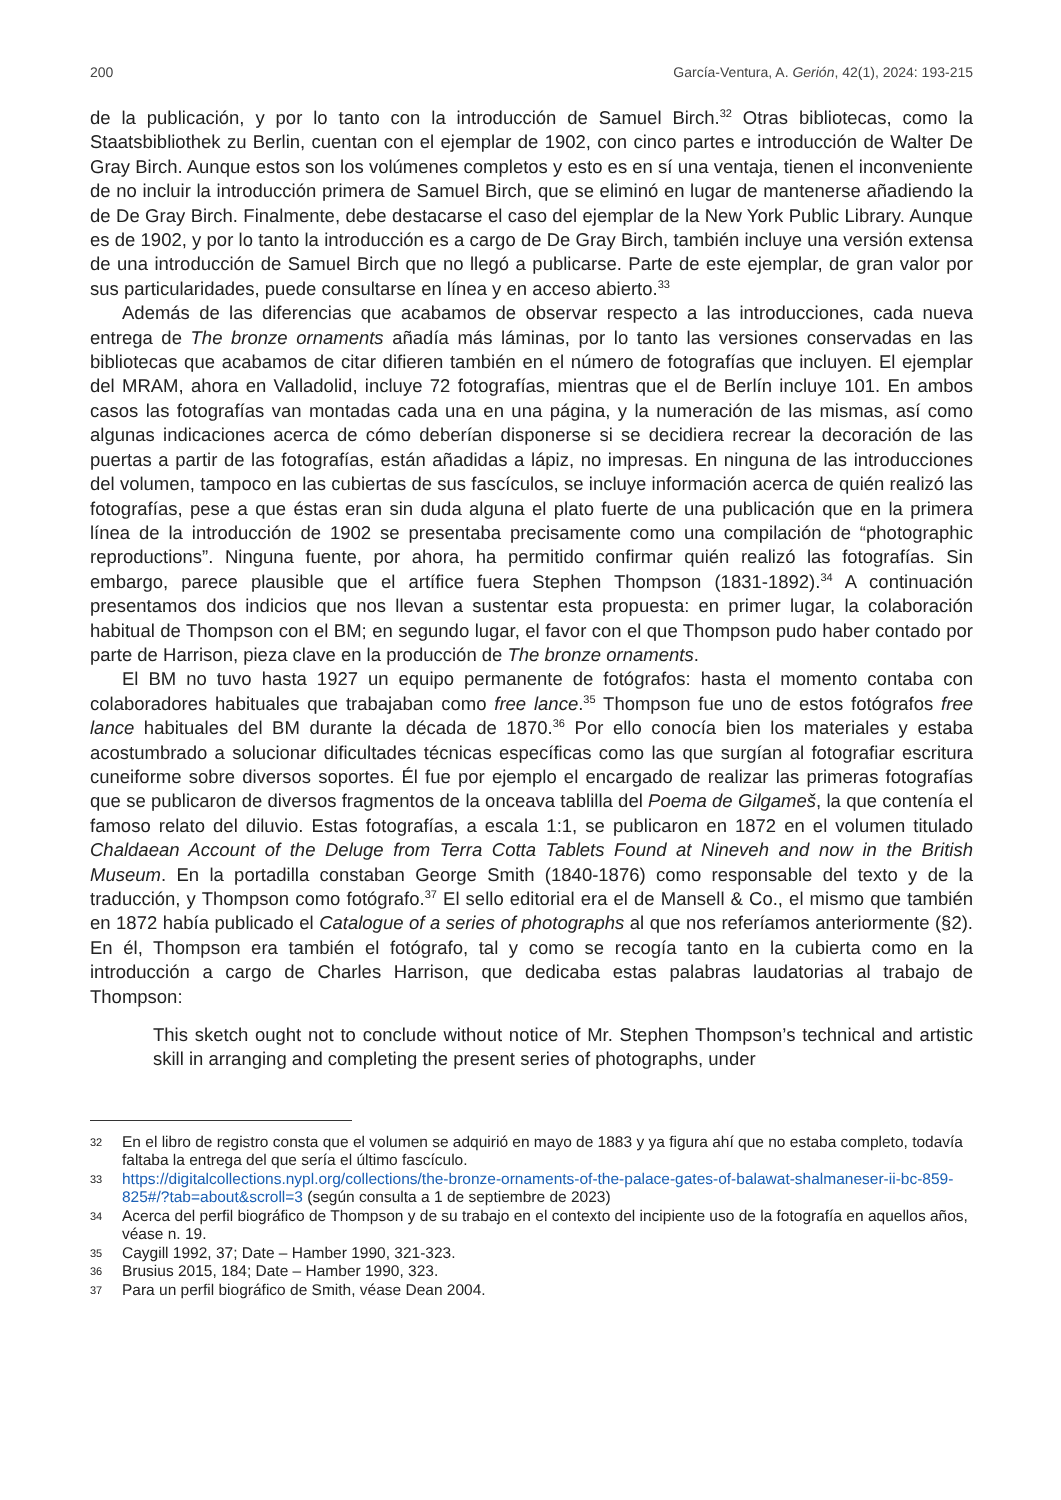200 García-Ventura, A. Gerión, 42(1), 2024: 193-215
de la publicación, y por lo tanto con la introducción de Samuel Birch.<sup>32</sup> Otras bibliotecas, como la Staatsbibliothek zu Berlin, cuentan con el ejemplar de 1902, con cinco partes e introducción de Walter De Gray Birch. Aunque estos son los volúmenes completos y esto es en sí una ventaja, tienen el inconveniente de no incluir la introducción primera de Samuel Birch, que se eliminó en lugar de mantenerse añadiendo la de De Gray Birch. Finalmente, debe destacarse el caso del ejemplar de la New York Public Library. Aunque es de 1902, y por lo tanto la introducción es a cargo de De Gray Birch, también incluye una versión extensa de una introducción de Samuel Birch que no llegó a publicarse. Parte de este ejemplar, de gran valor por sus particularidades, puede consultarse en línea y en acceso abierto.<sup>33</sup>
Además de las diferencias que acabamos de observar respecto a las introducciones, cada nueva entrega de The bronze ornaments añadía más láminas, por lo tanto las versiones conservadas en las bibliotecas que acabamos de citar difieren también en el número de fotografías que incluyen. El ejemplar del MRAM, ahora en Valladolid, incluye 72 fotografías, mientras que el de Berlín incluye 101. En ambos casos las fotografías van montadas cada una en una página, y la numeración de las mismas, así como algunas indicaciones acerca de cómo deberían disponerse si se decidiera recrear la decoración de las puertas a partir de las fotografías, están añadidas a lápiz, no impresas. En ninguna de las introducciones del volumen, tampoco en las cubiertas de sus fascículos, se incluye información acerca de quién realizó las fotografías, pese a que éstas eran sin duda alguna el plato fuerte de una publicación que en la primera línea de la introducción de 1902 se presentaba precisamente como una compilación de “photographic reproductions”. Ninguna fuente, por ahora, ha permitido confirmar quién realizó las fotografías. Sin embargo, parece plausible que el artífice fuera Stephen Thompson (1831-1892).<sup>34</sup> A continuación presentamos dos indicios que nos llevan a sustentar esta propuesta: en primer lugar, la colaboración habitual de Thompson con el BM; en segundo lugar, el favor con el que Thompson pudo haber contado por parte de Harrison, pieza clave en la producción de The bronze ornaments.
El BM no tuvo hasta 1927 un equipo permanente de fotógrafos: hasta el momento contaba con colaboradores habituales que trabajaban como free lance.<sup>35</sup> Thompson fue uno de estos fotógrafos free lance habituales del BM durante la década de 1870.<sup>36</sup> Por ello conocía bien los materiales y estaba acostumbrado a solucionar dificultades técnicas específicas como las que surgían al fotografiar escritura cuneiforme sobre diversos soportes. Él fue por ejemplo el encargado de realizar las primeras fotografías que se publicaron de diversos fragmentos de la onceava tablilla del Poema de Gilgameš, la que contenía el famoso relato del diluvio. Estas fotografías, a escala 1:1, se publicaron en 1872 en el volumen titulado Chaldaean Account of the Deluge from Terra Cotta Tablets Found at Nineveh and now in the British Museum. En la portadilla constaban George Smith (1840-1876) como responsable del texto y de la traducción, y Thompson como fotógrafo.<sup>37</sup> El sello editorial era el de Mansell & Co., el mismo que también en 1872 había publicado el Catalogue of a series of photographs al que nos referíamos anteriormente (§2). En él, Thompson era también el fotógrafo, tal y como se recogía tanto en la cubierta como en la introducción a cargo de Charles Harrison, que dedicaba estas palabras laudatorias al trabajo de Thompson:
This sketch ought not to conclude without notice of Mr. Stephen Thompson’s technical and artistic skill in arranging and completing the present series of photographs, under
32 En el libro de registro consta que el volumen se adquirió en mayo de 1883 y ya figura ahí que no estaba completo, todavía faltaba la entrega del que sería el último fascículo.
33 https://digitalcollections.nypl.org/collections/the-bronze-ornaments-of-the-palace-gates-of-balawat-shalmaneser-ii-bc-859-825#/?tab=about&scroll=3 (según consulta a 1 de septiembre de 2023)
34 Acerca del perfil biográfico de Thompson y de su trabajo en el contexto del incipiente uso de la fotografía en aquellos años, véase n. 19.
35 Caygill 1992, 37; Date – Hamber 1990, 321-323.
36 Brusius 2015, 184; Date – Hamber 1990, 323.
37 Para un perfil biográfico de Smith, véase Dean 2004.